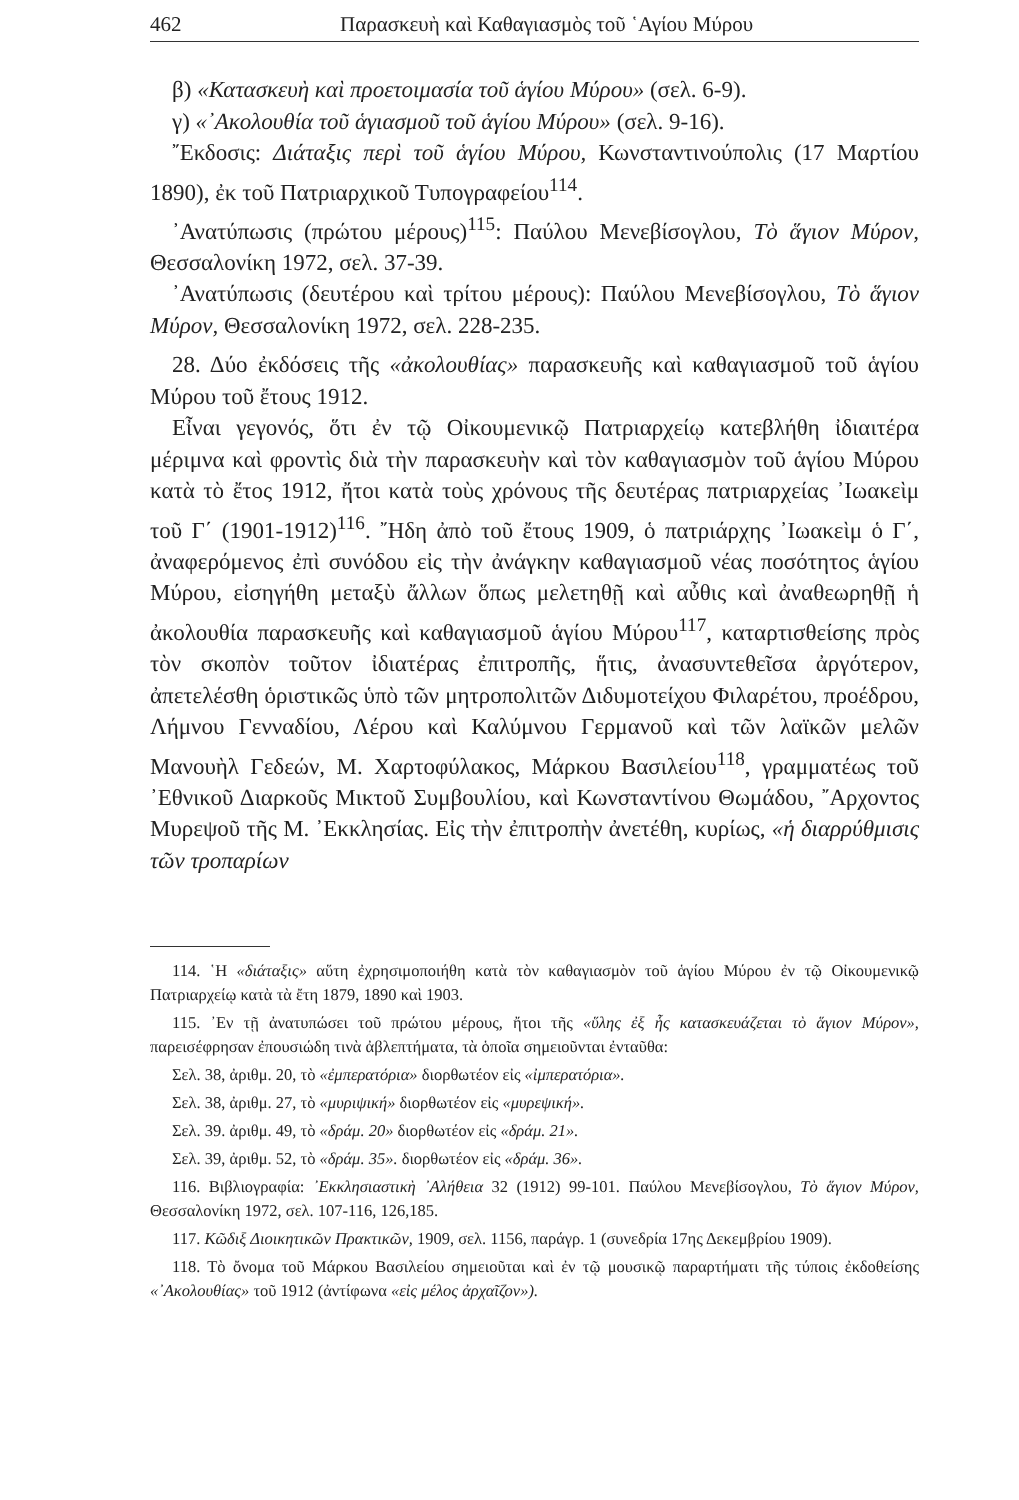462 Παρασκευὴ καὶ Καθαγιασμὸς τοῦ ῾Αγίου Μύρου
β) «Κατασκευὴ καὶ προετοιμασία τοῦ ἁγίου Μύρου» (σελ. 6-9).
γ) «᾿Ακολουθία τοῦ ἁγιασμοῦ τοῦ ἁγίου Μύρου» (σελ. 9-16).
῎Εκδοσις: Διάταξις περὶ τοῦ ἁγίου Μύρου, Κωνσταντινούπολις (17 Μαρτίου 1890), ἐκ τοῦ Πατριαρχικοῦ Τυπογραφείου<sup>114</sup>.
᾿Ανατύπωσις (πρώτου μέρους)<sup>115</sup>: Παύλου Μενεβίσογλου, Τὸ ἅγιον Μύρον, Θεσσαλονίκη 1972, σελ. 37-39.
᾿Ανατύπωσις (δευτέρου καὶ τρίτου μέρους): Παύλου Μενεβίσογλου, Τὸ ἅγιον Μύρον, Θεσσαλονίκη 1972, σελ. 228-235.
28. Δύο ἐκδόσεις τῆς «ἀκολουθίας» παρασκευῆς καὶ καθαγιασμοῦ τοῦ ἁγίου Μύρου τοῦ ἔτους 1912.
Εἶναι γεγονός, ὅτι ἐν τῷ Οἰκουμενικῷ Πατριαρχείῳ κατεβλήθη ἰδιαιτέρα μέριμνα καὶ φροντὶς διὰ τὴν παρασκευὴν καὶ τὸν καθαγιασμὸν τοῦ ἁγίου Μύρου κατὰ τὸ ἔτος 1912, ἤτοι κατὰ τοὺς χρόνους τῆς δευτέρας πατριαρχείας ᾿Ιωακεὶμ τοῦ Γ΄ (1901-1912)<sup>116</sup>. ῎Ηδη ἀπὸ τοῦ ἔτους 1909, ὁ πατριάρχης ᾿Ιωακεὶμ ὁ Γ΄, ἀναφερόμενος ἐπὶ συνόδου εἰς τὴν ἀνάγκην καθαγιασμοῦ νέας ποσότητος ἁγίου Μύρου, εἰσηγήθη μεταξὺ ἄλλων ὅπως μελετηθῇ καὶ αὖθις καὶ ἀναθεωρηθῇ ἡ ἀκολουθία παρασκευῆς καὶ καθαγιασμοῦ ἁγίου Μύρου<sup>117</sup>, καταρτισθείσης πρὸς τὸν σκοπὸν τοῦτον ἰδιατέρας ἐπιτροπῆς, ἥτις, ἀνασυντεθεῖσα ἀργότερον, ἀπετελέσθη ὁριστικῶς ὑπὸ τῶν μητροπολιτῶν Διδυμοτείχου Φιλαρέτου, προέδρου, Λήμνου Γενναδίου, Λέρου καὶ Καλύμνου Γερμανοῦ καὶ τῶν λαϊκῶν μελῶν Μανουὴλ Γεδεών, Μ. Χαρτοφύλακος, Μάρκου Βασιλείου<sup>118</sup>, γραμματέως τοῦ ᾿Εθνικοῦ Διαρκοῦς Μικτοῦ Συμβουλίου, καὶ Κωνσταντίνου Θωμάδου, ῎Αρχοντος Μυρεψοῦ τῆς Μ. ᾿Εκκλησίας. Εἰς τὴν ἐπιτροπὴν ἀνετέθη, κυρίως, «ἡ διαρρύθμισις τῶν τροπαρίων
114. ῾Η «διάταξις» αὕτη ἐχρησιμοποιήθη κατὰ τὸν καθαγιασμὸν τοῦ ἁγίου Μύρου ἐν τῷ Οἰκουμενικῷ Πατριαρχείῳ κατὰ τὰ ἔτη 1879, 1890 καὶ 1903.
115. ᾿Εν τῇ ἀνατυπώσει τοῦ πρώτου μέρους, ἤτοι τῆς «ὕλης ἐξ ἧς κατασκευάζεται τὸ ἅγιον Μύρον», παρεισέφρησαν ἐπουσιώδη τινὰ ἀβλεπτήματα, τὰ ὁποῖα σημειοῦνται ἐνταῦθα:
Σελ. 38, ἀριθμ. 20, τὸ «ἐμπερατόρια» διορθωτέον εἰς «ἰμπερατόρια».
Σελ. 38, ἀριθμ. 27, τὸ «μυριψική» διορθωτέον εἰς «μυρεψική».
Σελ. 39. ἀριθμ. 49, τὸ «δράμ. 20» διορθωτέον εἰς «δράμ. 21».
Σελ. 39, ἀριθμ. 52, τὸ «δράμ. 35». διορθωτέον εἰς «δράμ. 36».
116. Βιβλιογραφία: ᾿Εκκλησιαστικὴ ᾿Αλήθεια 32 (1912) 99-101. Παύλου Μενεβίσογλου, Τὸ ἅγιον Μύρον, Θεσσαλονίκη 1972, σελ. 107-116, 126,185.
117. Κῶδιξ Διοικητικῶν Πρακτικῶν, 1909, σελ. 1156, παράγρ. 1 (συνεδρία 17ης Δεκεμβρίου 1909).
118. Τὸ ὄνομα τοῦ Μάρκου Βασιλείου σημειοῦται καὶ ἐν τῷ μουσικῷ παραρτήματι τῆς τύποις ἐκδοθείσης «᾿Ακολουθίας» τοῦ 1912 (ἀντίφωνα «εἰς μέλος ἀρχαῖζον»).